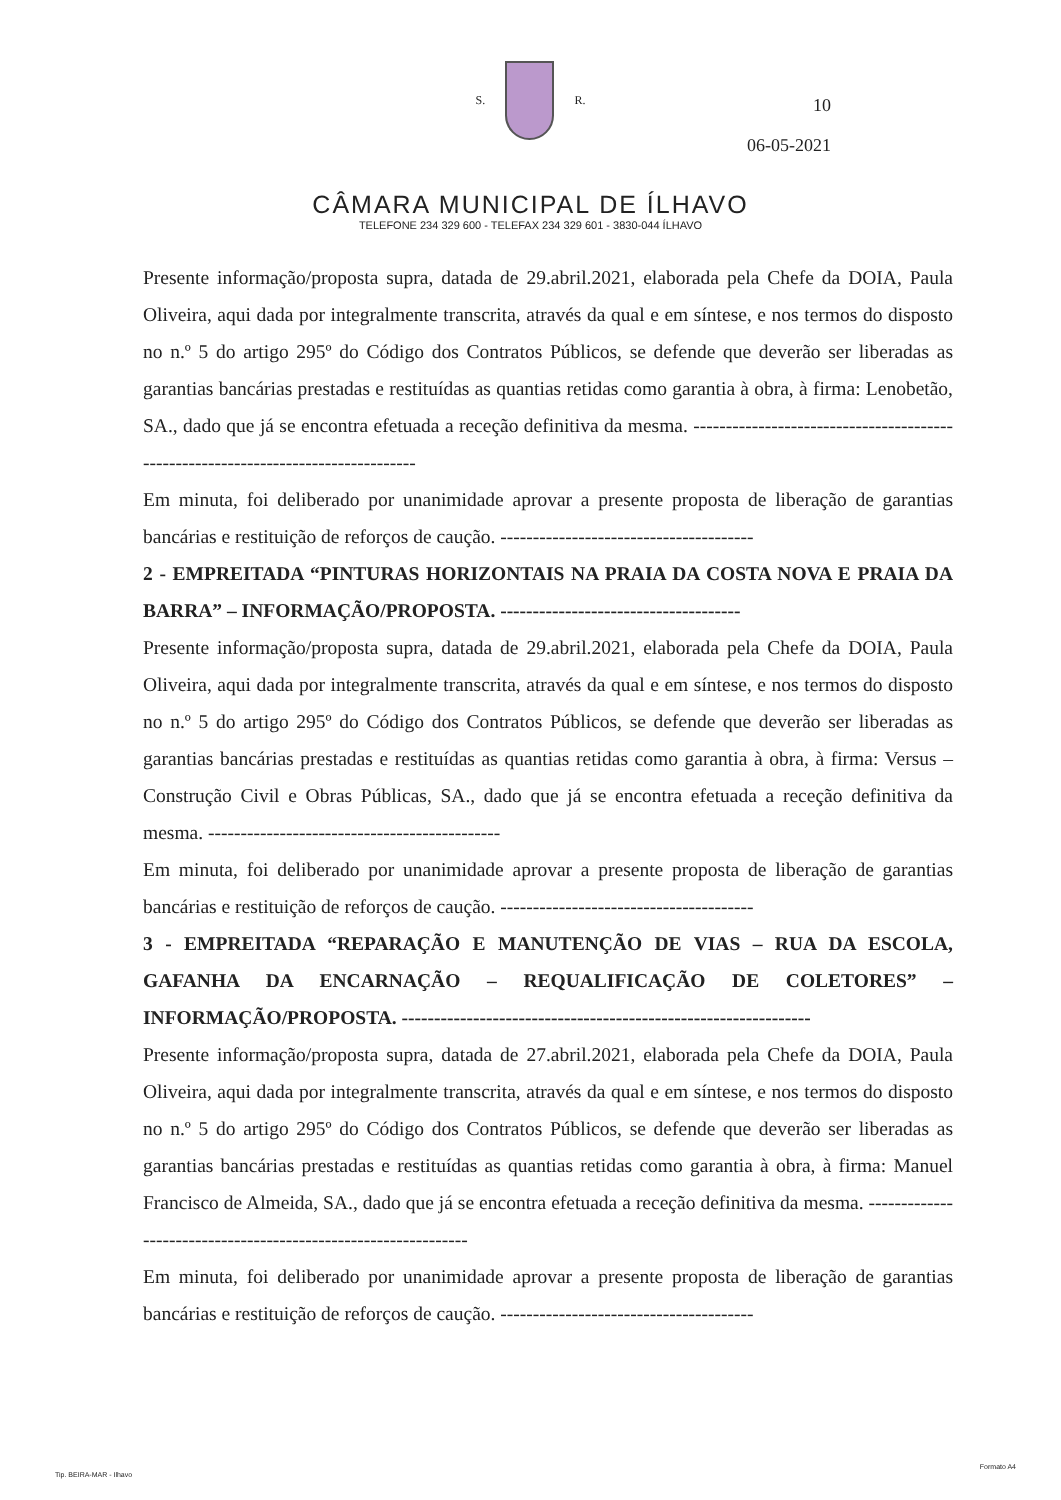S. R.
CÂMARA MUNICIPAL DE ÍLHAVO
TELEFONE 234 329 600 - TELEFAX 234 329 601 - 3830-044 ÍLHAVO
10
06-05-2021
Presente informação/proposta supra, datada de 29.abril.2021, elaborada pela Chefe da DOIA, Paula Oliveira, aqui dada por integralmente transcrita, através da qual e em síntese, e nos termos do disposto no n.º 5 do artigo 295º do Código dos Contratos Públicos, se defende que deverão ser liberadas as garantias bancárias prestadas e restituídas as quantias retidas como garantia à obra, à firma: Lenobetão, SA., dado que já se encontra efetuada a receção definitiva da mesma. ----------------------------------------------------------------------------------
Em minuta, foi deliberado por unanimidade aprovar a presente proposta de liberação de garantias bancárias e restituição de reforços de caução. ---------------------------------------
2 - EMPREITADA “PINTURAS HORIZONTAIS NA PRAIA DA COSTA NOVA E PRAIA DA BARRA” – INFORMAÇÃO/PROPOSTA. -------------------------------------
Presente informação/proposta supra, datada de 29.abril.2021, elaborada pela Chefe da DOIA, Paula Oliveira, aqui dada por integralmente transcrita, através da qual e em síntese, e nos termos do disposto no n.º 5 do artigo 295º do Código dos Contratos Públicos, se defende que deverão ser liberadas as garantias bancárias prestadas e restituídas as quantias retidas como garantia à obra, à firma: Versus – Construção Civil e Obras Públicas, SA., dado que já se encontra efetuada a receção definitiva da mesma. ---------------------------------------------
Em minuta, foi deliberado por unanimidade aprovar a presente proposta de liberação de garantias bancárias e restituição de reforços de caução. ---------------------------------------
3 - EMPREITADA “REPARAÇÃO E MANUTENÇÃO DE VIAS – RUA DA ESCOLA, GAFANHA DA ENCARNAÇÃO – REQUALIFICAÇÃO DE COLETORES” – INFORMAÇÃO/PROPOSTA. ---------------------------------------------------------------
Presente informação/proposta supra, datada de 27.abril.2021, elaborada pela Chefe da DOIA, Paula Oliveira, aqui dada por integralmente transcrita, através da qual e em síntese, e nos termos do disposto no n.º 5 do artigo 295º do Código dos Contratos Públicos, se defende que deverão ser liberadas as garantias bancárias prestadas e restituídas as quantias retidas como garantia à obra, à firma: Manuel Francisco de Almeida, SA., dado que já se encontra efetuada a receção definitiva da mesma. ---------------------------------------------------------------
Em minuta, foi deliberado por unanimidade aprovar a presente proposta de liberação de garantias bancárias e restituição de reforços de caução. ---------------------------------------
Tip. BEIRA-MAR - Ilhavo
Formato A4